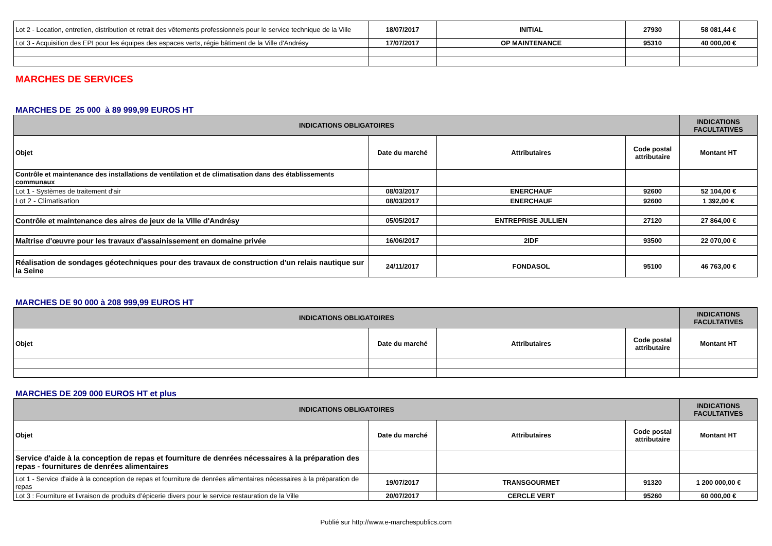| Lot 2 - Location, entretien, distribution et retrait des vêtements professionnels pour le service technique de la Ville | 18/07/2017 | INITIAL | 27930 | 58 081,44 € |
| Lot 3 - Acquisition des EPI pour les équipes des espaces verts, régie bâtiment de la Ville d'Andrésy | 17/07/2017 | OP MAINTENANCE | 95310 | 40 000,00 € |
MARCHES DE SERVICES
MARCHES DE 25 000 à 89 999,99 EUROS HT
| INDICATIONS OBLIGATOIRES | | | | INDICATIONS FACULTATIVES |
| --- | --- | --- | --- | --- |
| Objet | Date du marché | Attributaires | Code postal attributaire | Montant HT |
| Contrôle et maintenance des installations de ventilation et de climatisation dans des établissements communaux | | | | |
| Lot 1 - Systèmes de traitement d'air | 08/03/2017 | ENERCHAUF | 92600 | 52 104,00 € |
| Lot 2 - Climatisation | 08/03/2017 | ENERCHAUF | 92600 | 1 392,00 € |
| Contrôle et maintenance des aires de jeux de la Ville d'Andrésy | 05/05/2017 | ENTREPRISE JULLIEN | 27120 | 27 864,00 € |
| Maîtrise d'œuvre pour les travaux d'assainissement en domaine privée | 16/06/2017 | 2IDF | 93500 | 22 070,00 € |
| Réalisation de sondages géotechniques pour des travaux de construction d'un relais nautique sur la Seine | 24/11/2017 | FONDASOL | 95100 | 46 763,00 € |
MARCHES DE 90 000 à 208 999,99 EUROS HT
| INDICATIONS OBLIGATOIRES | | | | INDICATIONS FACULTATIVES |
| --- | --- | --- | --- | --- |
| Objet | Date du marché | Attributaires | Code postal attributaire | Montant HT |
MARCHES DE 209 000 EUROS HT et plus
| INDICATIONS OBLIGATOIRES | | | | INDICATIONS FACULTATIVES |
| --- | --- | --- | --- | --- |
| Objet | Date du marché | Attributaires | Code postal attributaire | Montant HT |
| Service d'aide à la conception de repas et fourniture de denrées nécessaires à la préparation des repas - fournitures de denrées alimentaires | | | | |
| Lot 1 - Service d'aide à la conception de repas et fourniture de denrées alimentaires nécessaires à la préparation de repas | 19/07/2017 | TRANSGOURMET | 91320 | 1 200 000,00 € |
| Lot 3 : Fourniture et livraison de produits d’épicerie divers pour le service restauration de la Ville | 20/07/2017 | CERCLE VERT | 95260 | 60 000,00 € |
Publié sur http://www.e-marchespublics.com